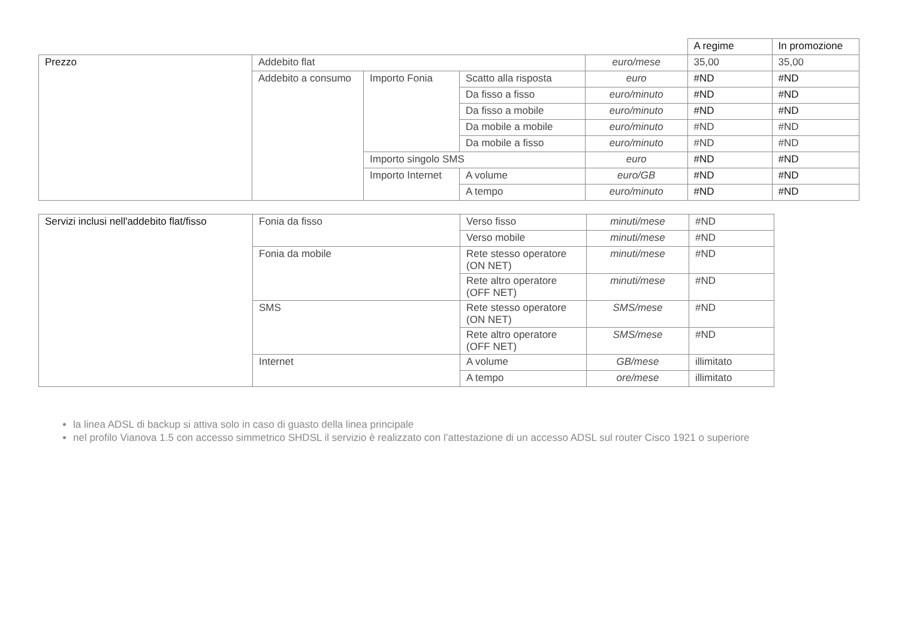| | | | | | A regime | In promozione |
| Prezzo | Addebito flat | | | euro/mese | 35,00 | 35,00 |
| | Addebito a consumo | Importo Fonia | Scatto alla risposta | euro | #ND | #ND |
| | | | Da fisso a fisso | euro/minuto | #ND | #ND |
| | | | Da fisso a mobile | euro/minuto | #ND | #ND |
| | | | Da mobile a mobile | euro/minuto | #ND | #ND |
| | | | Da mobile a fisso | euro/minuto | #ND | #ND |
| | | Importo singolo SMS | | euro | #ND | #ND |
| | | Importo Internet | A volume | euro/GB | #ND | #ND |
| | | | A tempo | euro/minuto | #ND | #ND |
| Servizi inclusi nell'addebito flat/fisso | Fonia da fisso | Verso fisso | minuti/mese | #ND |
| | | Verso mobile | minuti/mese | #ND |
| | Fonia da mobile | Rete stesso operatore (ON NET) | minuti/mese | #ND |
| | | Rete altro operatore (OFF NET) | minuti/mese | #ND |
| | SMS | Rete stesso operatore (ON NET) | SMS/mese | #ND |
| | | Rete altro operatore (OFF NET) | SMS/mese | #ND |
| | Internet | A volume | GB/mese | illimitato |
| | | A tempo | ore/mese | illimitato |
la linea ADSL di backup si attiva solo in caso di guasto della linea principale
nel profilo Vianova 1.5 con accesso simmetrico SHDSL il servizio è realizzato con l’attestazione di un accesso ADSL sul router Cisco 1921 o superiore